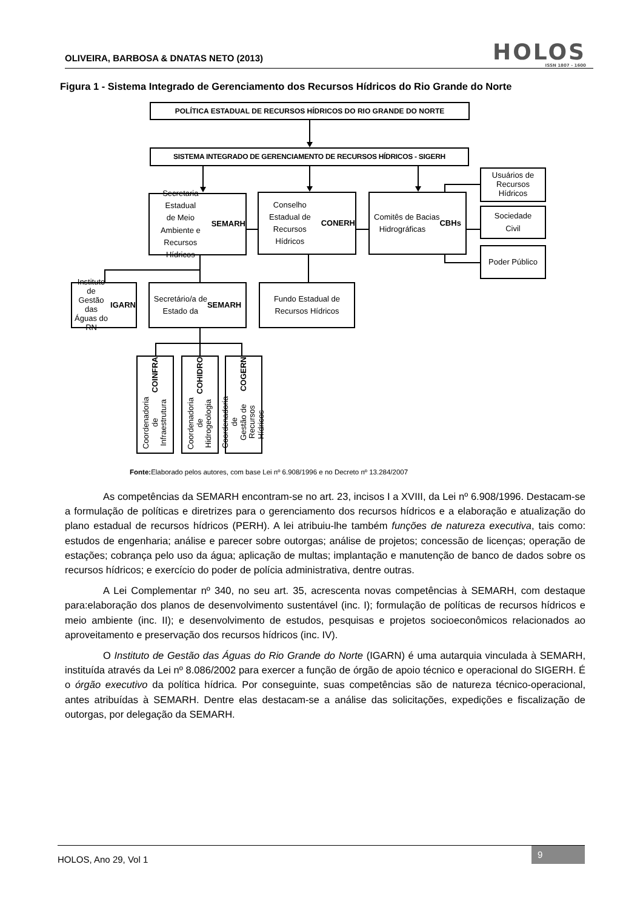OLIVEIRA, BARBOSA & DNATAS NETO (2013)
HOLOS
ISSN 1807 - 1600
Figura 1 - Sistema Integrado de Gerenciamento dos Recursos Hídricos do Rio Grande do Norte
POLÍTICA ESTADUAL DE RECURSOS HÍDRICOS DO RIO GRANDE DO NORTE
SISTEMA INTEGRADO DE GERENCIAMENTO DE RECURSOS HÍDRICOS - SIGERH
Secretaria Estadual
de Meio Ambiente e
Recursos Hídricos
SEMARH
Conselho Estadual de
Recursos Hídricos
CONERH
Comitês de Bacias
Hidrográficas CBHs
Usuários de
Recursos
Hídricos
Sociedade
Civil
Poder Público
Instituto de
Gestão das
Águas do RN
IGARN
Secretário/a de
Estado da SEMARH
Fundo Estadual de
Recursos Hídricos
Coordenadoria de
Infraestrutura
COINFRA
Coordenadoria de
Hidrogeologia
COHIDRO
Coordenadoria de
Gestão de Recursos
Hídricos - COGERN
Fonte: Elaborado pelos autores, com base Lei nº 6.908/1996 e no Decreto nº 13.284/2007
As competências da SEMARH encontram-se no art. 23, incisos I a XVIII, da Lei nº 6.908/1996. Destacam-se a formulação de políticas e diretrizes para o gerenciamento dos recursos hídricos e a elaboração e atualização do plano estadual de recursos hídricos (PERH). A lei atribuiu-lhe também funções de natureza executiva, tais como: estudos de engenharia; análise e parecer sobre outorgas; análise de projetos; concessão de licenças; operação de estações; cobrança pelo uso da água; aplicação de multas; implantação e manutenção de banco de dados sobre os recursos hídricos; e exercício do poder de polícia administrativa, dentre outras.
A Lei Complementar nº 340, no seu art. 35, acrescenta novas competências à SEMARH, com destaque para:elaboração dos planos de desenvolvimento sustentável (inc. I); formulação de políticas de recursos hídricos e meio ambiente (inc. II); e desenvolvimento de estudos, pesquisas e projetos socioeconômicos relacionados ao aproveitamento e preservação dos recursos hídricos (inc. IV).
O Instituto de Gestão das Águas do Rio Grande do Norte (IGARN) é uma autarquia vinculada à SEMARH, instituída através da Lei nº 8.086/2002 para exercer a função de órgão de apoio técnico e operacional do SIGERH. É o órgão executivo da política hídrica. Por conseguinte, suas competências são de natureza técnico-operacional, antes atribuídas à SEMARH. Dentre elas destacam-se a análise das solicitações, expedições e fiscalização de outorgas, por delegação da SEMARH.
HOLOS, Ano 29, Vol 1 9